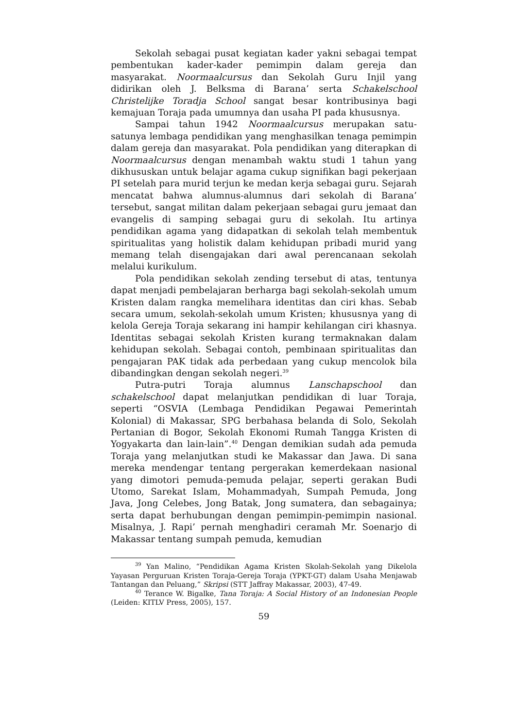Sekolah sebagai pusat kegiatan kader yakni sebagai tempat pembentukan kader-kader pemimpin dalam gereja dan masyarakat. Noormaalcursus dan Sekolah Guru Injil yang didirikan oleh J. Belksma di Barana’ serta Schakelschool Christelijke Toradja School sangat besar kontribusinya bagi kemajuan Toraja pada umumnya dan usaha PI pada khususnya.
Sampai tahun 1942 Noormaalcursus merupakan satu-satunya lembaga pendidikan yang menghasilkan tenaga pemimpin dalam gereja dan masyarakat. Pola pendidikan yang diterapkan di Noormaalcursus dengan menambah waktu studi 1 tahun yang dikhususkan untuk belajar agama cukup signifikan bagi pekerjaan PI setelah para murid terjun ke medan kerja sebagai guru. Sejarah mencatat bahwa alumnus-alumnus dari sekolah di Barana’ tersebut, sangat militan dalam pekerjaan sebagai guru jemaat dan evangelis di samping sebagai guru di sekolah. Itu artinya pendidikan agama yang didapatkan di sekolah telah membentuk spiritualitas yang holistik dalam kehidupan pribadi murid yang memang telah disengajakan dari awal perencanaan sekolah melalui kurikulum.
Pola pendidikan sekolah zending tersebut di atas, tentunya dapat menjadi pembelajaran berharga bagi sekolah-sekolah umum Kristen dalam rangka memelihara identitas dan ciri khas. Sebab secara umum, sekolah-sekolah umum Kristen; khususnya yang di kelola Gereja Toraja sekarang ini hampir kehilangan ciri khasnya. Identitas sebagai sekolah Kristen kurang termaknakan dalam kehidupan sekolah. Sebagai contoh, pembinaan spiritualitas dan pengajaran PAK tidak ada perbedaan yang cukup mencolok bila dibandingkan dengan sekolah negeri.<sup>39</sup>
Putra-putri Toraja alumnus Lanschapschool dan schakelschool dapat melanjutkan pendidikan di luar Toraja, seperti “OSVIA (Lembaga Pendidikan Pegawai Pemerintah Kolonial) di Makassar, SPG berbahasa belanda di Solo, Sekolah Pertanian di Bogor, Sekolah Ekonomi Rumah Tangga Kristen di Yogyakarta dan lain-lain”.<sup>40</sup> Dengan demikian sudah ada pemuda Toraja yang melanjutkan studi ke Makassar dan Jawa. Di sana mereka mendengar tentang pergerakan kemerdekaan nasional yang dimotori pemuda-pemuda pelajar, seperti gerakan Budi Utomo, Sarekat Islam, Mohammadyah, Sumpah Pemuda, Jong Java, Jong Celebes, Jong Batak, Jong sumatera, dan sebagainya; serta dapat berhubungan dengan pemimpin-pemimpin nasional. Misalnya, J. Rapi’ pernah menghadiri ceramah Mr. Soenarjo di Makassar tentang sumpah pemuda, kemudian
<sup>39</sup> Yan Malino, “Pendidikan Agama Kristen Skolah-Sekolah yang Dikelola Yayasan Perguruan Kristen Toraja-Gereja Toraja (YPKT-GT) dalam Usaha Menjawab Tantangan dan Peluang,” Skripsi (STT Jaffray Makassar, 2003), 47-49.
<sup>40</sup> Terance W. Bigalke, Tana Toraja: A Social History of an Indonesian People (Leiden: KITLV Press, 2005), 157.
59